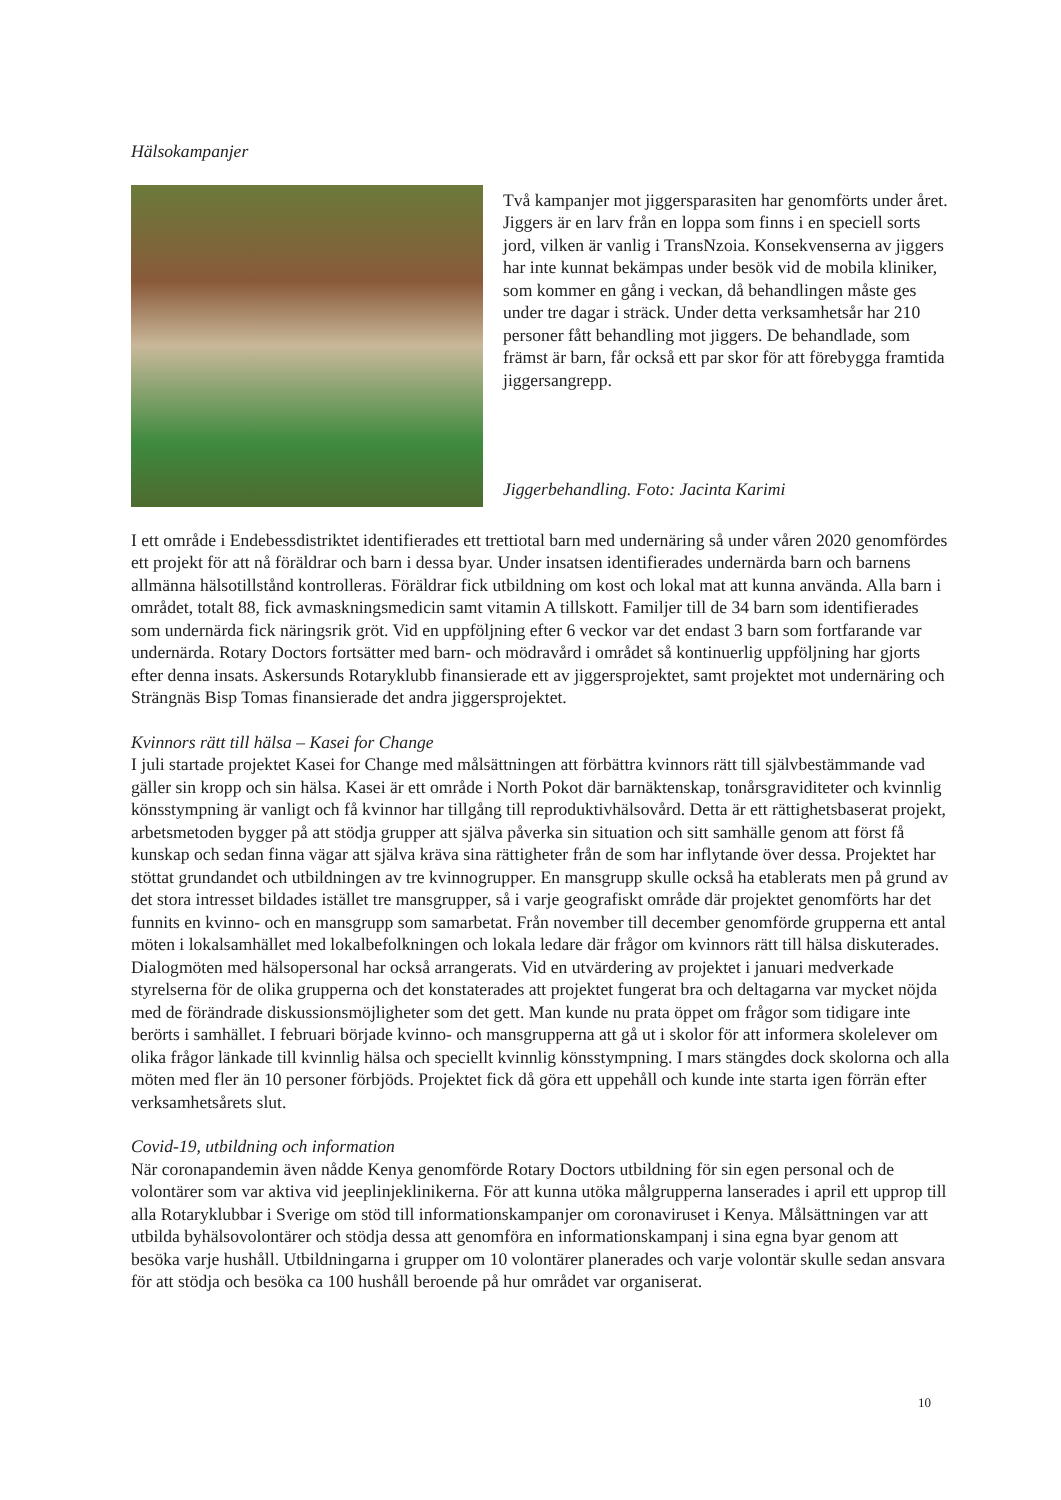Hälsokampanjer
Två kampanjer mot jiggersparasiten har genomförts under året. Jiggers är en larv från en loppa som finns i en speciell sorts jord, vilken är vanlig i TransNzoia. Konsekvenserna av jiggers har inte kunnat bekämpas under besök vid de mobila kliniker, som kommer en gång i veckan, då behandlingen måste ges under tre dagar i sträck. Under detta verksamhetsår har 210 personer fått behandling mot jiggers. De behandlade, som främst är barn, får också ett par skor för att förebygga framtida jiggersangrepp.
Jiggerbehandling. Foto: Jacinta Karimi
I ett område i Endebessdistriktet identifierades ett trettiotal barn med undernäring så under våren 2020 genomfördes ett projekt för att nå föräldrar och barn i dessa byar. Under insatsen identifierades undernärda barn och barnens allmänna hälsotillstånd kontrolleras. Föräldrar fick utbildning om kost och lokal mat att kunna använda. Alla barn i området, totalt 88, fick avmaskningsmedicin samt vitamin A tillskott. Familjer till de 34 barn som identifierades som undernärda fick näringsrik gröt. Vid en uppföljning efter 6 veckor var det endast 3 barn som fortfarande var undernärda. Rotary Doctors fortsätter med barn- och mödravård i området så kontinuerlig uppföljning har gjorts efter denna insats. Askersunds Rotaryklubb finansierade ett av jiggersprojektet, samt projektet mot undernäring och Strängnäs Bisp Tomas finansierade det andra jiggersprojektet.
Kvinnors rätt till hälsa – Kasei for Change
I juli startade projektet Kasei for Change med målsättningen att förbättra kvinnors rätt till självbestämmande vad gäller sin kropp och sin hälsa. Kasei är ett område i North Pokot där barnäktenskap, tonårsgraviditeter och kvinnlig könsstympning är vanligt och få kvinnor har tillgång till reproduktivhälsovård. Detta är ett rättighetsbaserat projekt, arbetsmetoden bygger på att stödja grupper att själva påverka sin situation och sitt samhälle genom att först få kunskap och sedan finna vägar att själva kräva sina rättigheter från de som har inflytande över dessa. Projektet har stöttat grundandet och utbildningen av tre kvinnogrupper. En mansgrupp skulle också ha etablerats men på grund av det stora intresset bildades istället tre mansgrupper, så i varje geografiskt område där projektet genomförts har det funnits en kvinno- och en mansgrupp som samarbetat. Från november till december genomförde grupperna ett antal möten i lokalsamhället med lokalbefolkningen och lokala ledare där frågor om kvinnors rätt till hälsa diskuterades. Dialogmöten med hälsopersonal har också arrangerats. Vid en utvärdering av projektet i januari medverkade styrelserna för de olika grupperna och det konstaterades att projektet fungerat bra och deltagarna var mycket nöjda med de förändrade diskussionsmöjligheter som det gett. Man kunde nu prata öppet om frågor som tidigare inte berörts i samhället. I februari började kvinno- och mansgrupperna att gå ut i skolor för att informera skolelever om olika frågor länkade till kvinnlig hälsa och speciellt kvinnlig könsstympning. I mars stängdes dock skolorna och alla möten med fler än 10 personer förbjöds. Projektet fick då göra ett uppehåll och kunde inte starta igen förrän efter verksamhetsårets slut.
Covid-19, utbildning och information
När coronapandemin även nådde Kenya genomförde Rotary Doctors utbildning för sin egen personal och de volontärer som var aktiva vid jeeplinjeklinikerna. För att kunna utöka målgrupperna lanserades i april ett upprop till alla Rotaryklubbar i Sverige om stöd till informationskampanjer om coronaviruset i Kenya. Målsättningen var att utbilda byhälsovolontärer och stödja dessa att genomföra en informationskampanj i sina egna byar genom att besöka varje hushåll. Utbildningarna i grupper om 10 volontärer planerades och varje volontär skulle sedan ansvara för att stödja och besöka ca 100 hushåll beroende på hur området var organiserat.
10